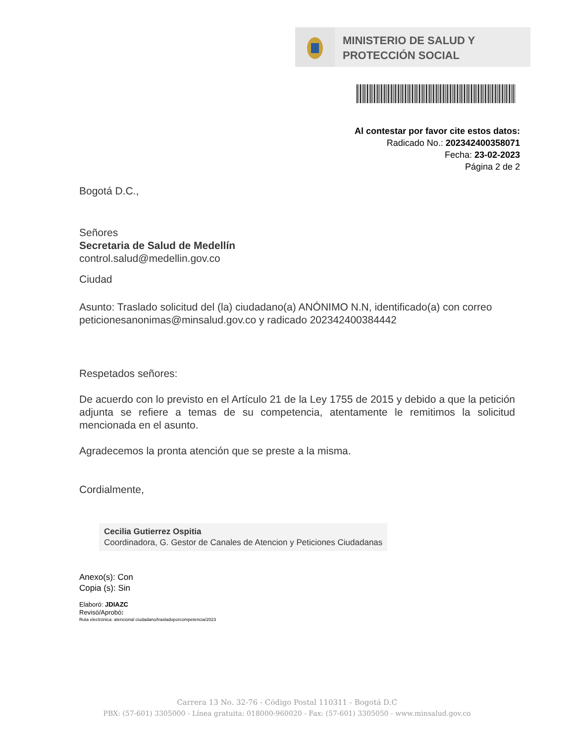MINISTERIO DE SALUD Y
PROTECCIÓN SOCIAL
Al contestar por favor cite estos datos:
Radicado No.: 202342400358071
Fecha: 23-02-2023
Página 2 de 2
Bogotá D.C.,
Señores
Secretaria de Salud de Medellín
control.salud@medellin.gov.co
Ciudad
Asunto: Traslado solicitud del (la) ciudadano(a) ANÓNIMO N.N, identificado(a) con correo peticionesanonimas@minsalud.gov.co y radicado 202342400384442
Respetados señores:
De acuerdo con lo previsto en el Artículo 21 de la Ley 1755 de 2015 y debido a que la petición adjunta se refiere a temas de su competencia, atentamente le remitimos la solicitud mencionada en el asunto.
Agradecemos la pronta atención que se preste a la misma.
Cordialmente,
Cecilia Gutierrez Ospitia
Coordinadora, G. Gestor de Canales de Atencion y Peticiones Ciudadanas
Anexo(s): Con
Copia (s): Sin
Elaboró: JDIAZC
Revisó/Aprobó:
Ruta electrónica: atencional ciudadano/trasladoporcompetencia/2023
Carrera 13 No. 32-76 - Código Postal 110311 - Bogotá D.C
PBX: (57-601) 3305000 - Línea gratuita: 018000-960020 - Fax: (57-601) 3305050 - www.minsalud.gov.co